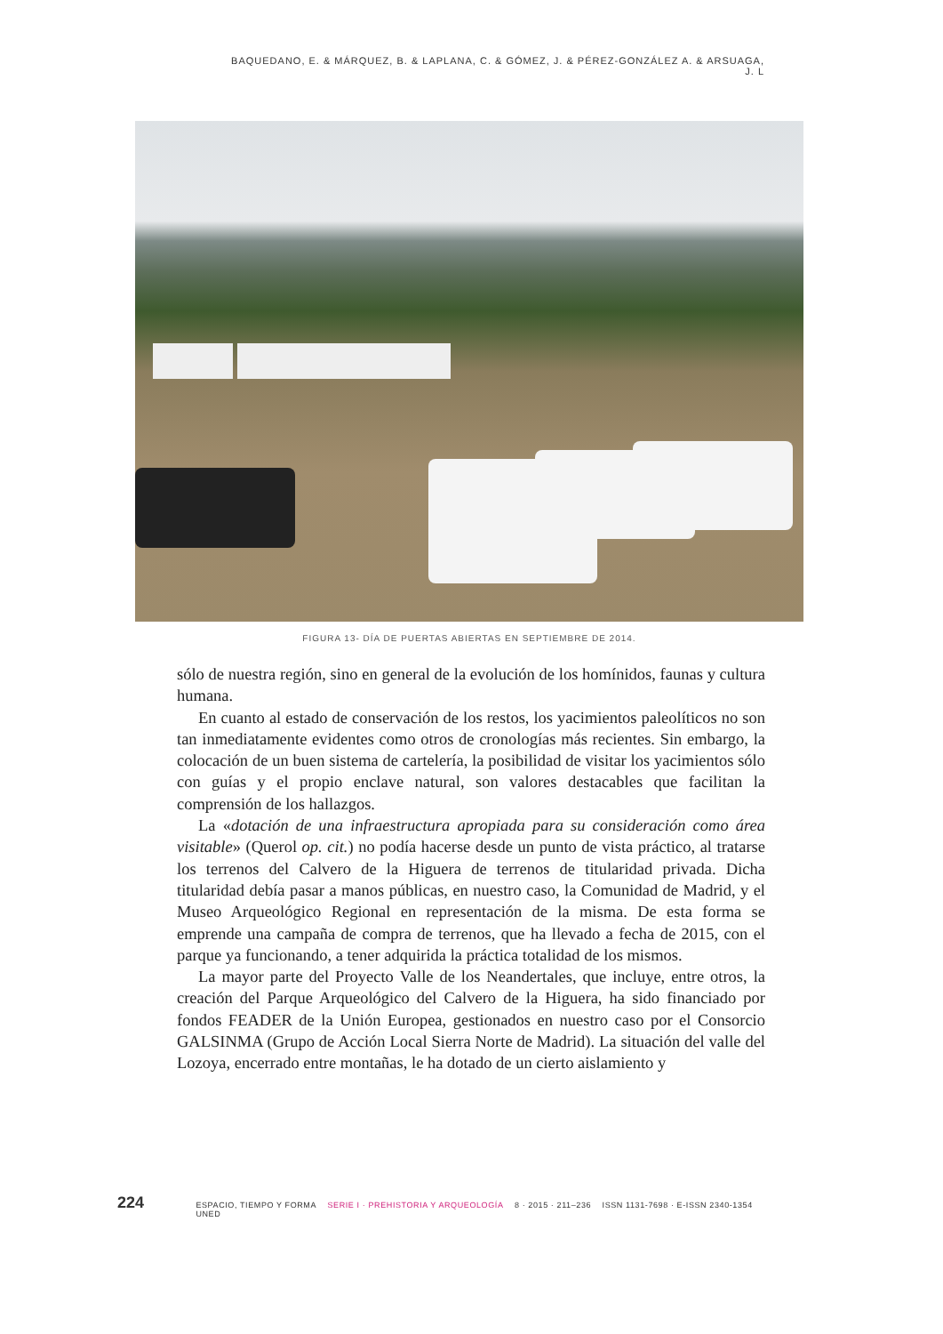BAQUEDANO, E. & MÁRQUEZ, B. & LAPLANA, C. & GÓMEZ, J. & PÉREZ-GONZÁLEZ A. & ARSUAGA, J. L
FIGURA 13- DÍA DE PUERTAS ABIERTAS EN SEPTIEMBRE DE 2014.
sólo de nuestra región, sino en general de la evolución de los homínidos, faunas y cultura humana.
En cuanto al estado de conservación de los restos, los yacimientos paleolíticos no son tan inmediatamente evidentes como otros de cronologías más recientes. Sin embargo, la colocación de un buen sistema de cartelería, la posibilidad de visitar los yacimientos sólo con guías y el propio enclave natural, son valores destacables que facilitan la comprensión de los hallazgos.
La «dotación de una infraestructura apropiada para su consideración como área visitable» (Querol op. cit.) no podía hacerse desde un punto de vista práctico, al tratarse los terrenos del Calvero de la Higuera de terrenos de titularidad privada. Dicha titularidad debía pasar a manos públicas, en nuestro caso, la Comunidad de Madrid, y el Museo Arqueológico Regional en representación de la misma. De esta forma se emprende una campaña de compra de terrenos, que ha llevado a fecha de 2015, con el parque ya funcionando, a tener adquirida la práctica totalidad de los mismos.
La mayor parte del Proyecto Valle de los Neandertales, que incluye, entre otros, la creación del Parque Arqueológico del Calvero de la Higuera, ha sido financiado por fondos FEADER de la Unión Europea, gestionados en nuestro caso por el Consorcio GALSINMA (Grupo de Acción Local Sierra Norte de Madrid). La situación del valle del Lozoya, encerrado entre montañas, le ha dotado de un cierto aislamiento y
224 ESPACIO, TIEMPO Y FORMA SERIE I · PREHISTORIA Y ARQUEOLOGÍA 8 · 2015 · 211–236 ISSN 1131-7698 · E-ISSN 2340-1354 UNED